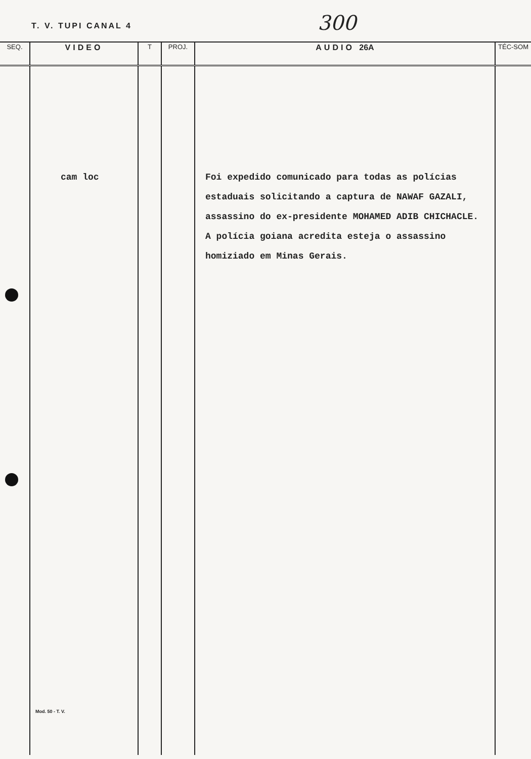T. V. TUPI CANAL 4 300
| SEQ. | VIDEO | T | PROJ. | AUDIO 26A | TÉC-SOM |
| --- | --- | --- | --- | --- | --- |
| | cam loc Mod. 50 - T. V. | | | Foi expedido comunicado para todas as polícias estaduais solicitando a captura de NAWAF GAZALI, assassino do ex-presidente MOHAMED ADIB CHICHACLE. A polícia goiana acredita esteja o assassino homiziado em Minas Gerais. | |